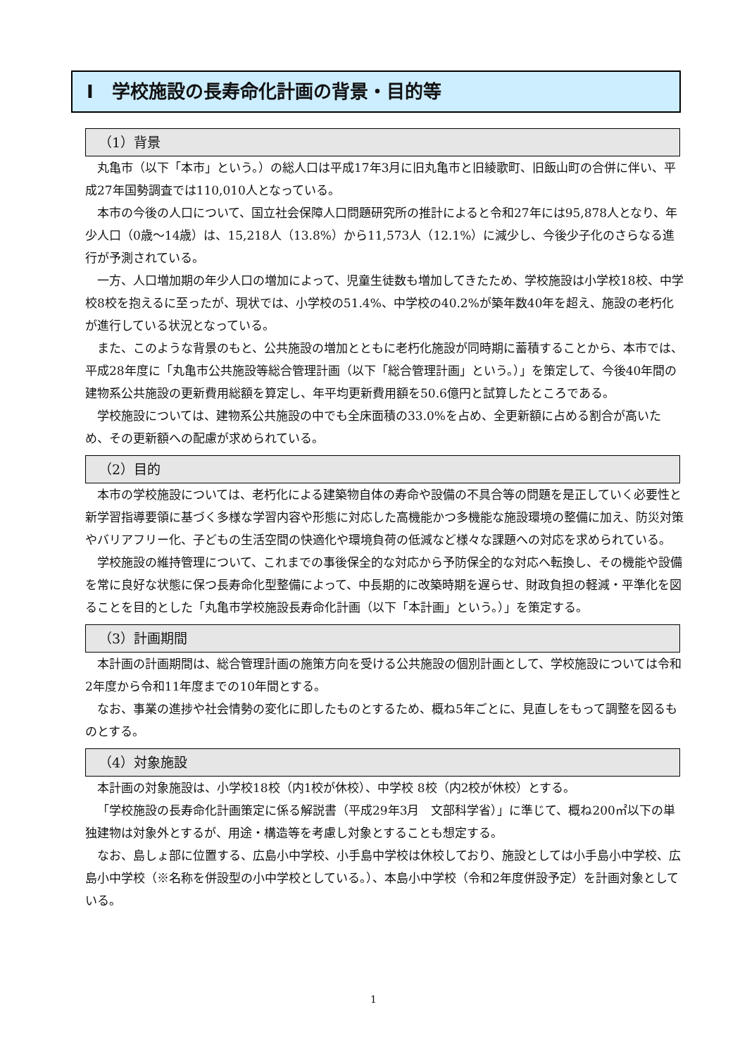Ⅰ　学校施設の長寿命化計画の背景・目的等
（1）背景
丸亀市（以下「本市」という。）の総人口は平成17年3月に旧丸亀市と旧綾歌町、旧飯山町の合併に伴い、平成27年国勢調査では110,010人となっている。
本市の今後の人口について、国立社会保障人口問題研究所の推計によると令和27年には95,878人となり、年少人口（0歳～14歳）は、15,218人（13.8%）から11,573人（12.1%）に減少し、今後少子化のさらなる進行が予測されている。
一方、人口増加期の年少人口の増加によって、児童生徒数も増加してきたため、学校施設は小学校18校、中学校8校を抱えるに至ったが、現状では、小学校の51.4%、中学校の40.2%が築年数40年を超え、施設の老朽化が進行している状況となっている。
また、このような背景のもと、公共施設の増加とともに老朽化施設が同時期に蓄積することから、本市では、平成28年度に「丸亀市公共施設等総合管理計画（以下「総合管理計画」という。）」を策定して、今後40年間の建物系公共施設の更新費用総額を算定し、年平均更新費用額を50.6億円と試算したところである。
学校施設については、建物系公共施設の中でも全床面積の33.0%を占め、全更新額に占める割合が高いため、その更新額への配慮が求められている。
（2）目的
本市の学校施設については、老朽化による建築物自体の寿命や設備の不具合等の問題を是正していく必要性と新学習指導要領に基づく多様な学習内容や形態に対応した高機能かつ多機能な施設環境の整備に加え、防災対策やバリアフリー化、子どもの生活空間の快適化や環境負荷の低減など様々な課題への対応を求められている。
学校施設の維持管理について、これまでの事後保全的な対応から予防保全的な対応へ転換し、その機能や設備を常に良好な状態に保つ長寿命化型整備によって、中長期的に改築時期を遅らせ、財政負担の軽減・平準化を図ることを目的とした「丸亀市学校施設長寿命化計画（以下「本計画」という。）」を策定する。
（3）計画期間
本計画の計画期間は、総合管理計画の施策方向を受ける公共施設の個別計画として、学校施設については令和2年度から令和11年度までの10年間とする。
なお、事業の進捗や社会情勢の変化に即したものとするため、概ね5年ごとに、見直しをもって調整を図るものとする。
（4）対象施設
本計画の対象施設は、小学校18校（内1校が休校）、中学校 8校（内2校が休校）とする。
「学校施設の長寿命化計画策定に係る解説書（平成29年3月　文部科学省）」に準じて、概ね200㎡以下の単独建物は対象外とするが、用途・構造等を考慮し対象とすることも想定する。
なお、島しょ部に位置する、広島小中学校、小手島中学校は休校しており、施設としては小手島小中学校、広島小中学校（※名称を併設型の小中学校としている。）、本島小中学校（令和2年度併設予定）を計画対象としている。
1